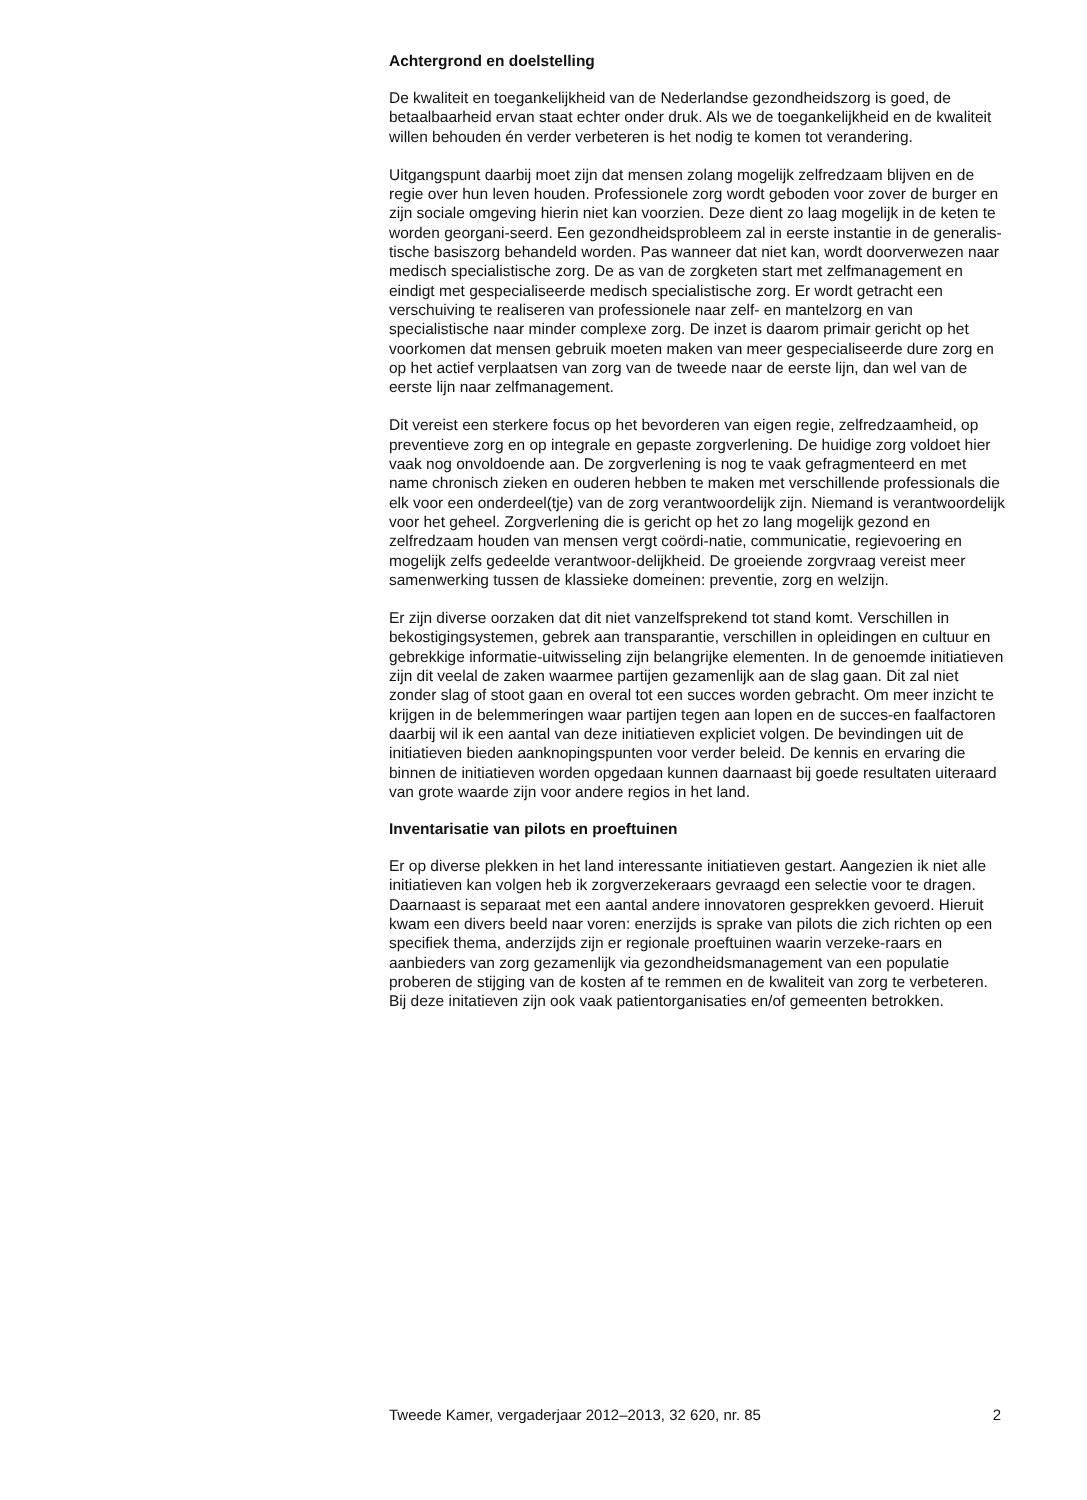Achtergrond en doelstelling
De kwaliteit en toegankelijkheid van de Nederlandse gezondheidszorg is goed, de betaalbaarheid ervan staat echter onder druk. Als we de toegankelijkheid en de kwaliteit willen behouden én verder verbeteren is het nodig te komen tot verandering.
Uitgangspunt daarbij moet zijn dat mensen zolang mogelijk zelfredzaam blijven en de regie over hun leven houden. Professionele zorg wordt geboden voor zover de burger en zijn sociale omgeving hierin niet kan voorzien. Deze dient zo laag mogelijk in de keten te worden georgani-seerd. Een gezondheidsprobleem zal in eerste instantie in de generalis-tische basiszorg behandeld worden. Pas wanneer dat niet kan, wordt doorverwezen naar medisch specialistische zorg. De as van de zorgketen start met zelfmanagement en eindigt met gespecialiseerde medisch specialistische zorg. Er wordt getracht een verschuiving te realiseren van professionele naar zelf- en mantelzorg en van specialistische naar minder complexe zorg. De inzet is daarom primair gericht op het voorkomen dat mensen gebruik moeten maken van meer gespecialiseerde dure zorg en op het actief verplaatsen van zorg van de tweede naar de eerste lijn, dan wel van de eerste lijn naar zelfmanagement.
Dit vereist een sterkere focus op het bevorderen van eigen regie, zelfredzaamheid, op preventieve zorg en op integrale en gepaste zorgverlening. De huidige zorg voldoet hier vaak nog onvoldoende aan. De zorgverlening is nog te vaak gefragmenteerd en met name chronisch zieken en ouderen hebben te maken met verschillende professionals die elk voor een onderdeel(tje) van de zorg verantwoordelijk zijn. Niemand is verantwoordelijk voor het geheel. Zorgverlening die is gericht op het zo lang mogelijk gezond en zelfredzaam houden van mensen vergt coördi-natie, communicatie, regievoering en mogelijk zelfs gedeelde verantwoor-delijkheid. De groeiende zorgvraag vereist meer samenwerking tussen de klassieke domeinen: preventie, zorg en welzijn.
Er zijn diverse oorzaken dat dit niet vanzelfsprekend tot stand komt. Verschillen in bekostigingsystemen, gebrek aan transparantie, verschillen in opleidingen en cultuur en gebrekkige informatie-uitwisseling zijn belangrijke elementen. In de genoemde initiatieven zijn dit veelal de zaken waarmee partijen gezamenlijk aan de slag gaan. Dit zal niet zonder slag of stoot gaan en overal tot een succes worden gebracht. Om meer inzicht te krijgen in de belemmeringen waar partijen tegen aan lopen en de succes-en faalfactoren daarbij wil ik een aantal van deze initiatieven expliciet volgen. De bevindingen uit de initiatieven bieden aanknopingspunten voor verder beleid. De kennis en ervaring die binnen de initiatieven worden opgedaan kunnen daarnaast bij goede resultaten uiteraard van grote waarde zijn voor andere regios in het land.
Inventarisatie van pilots en proeftuinen
Er op diverse plekken in het land interessante initiatieven gestart. Aangezien ik niet alle initiatieven kan volgen heb ik zorgverzekeraars gevraagd een selectie voor te dragen. Daarnaast is separaat met een aantal andere innovatoren gesprekken gevoerd. Hieruit kwam een divers beeld naar voren: enerzijds is sprake van pilots die zich richten op een specifiek thema, anderzijds zijn er regionale proeftuinen waarin verzeke-raars en aanbieders van zorg gezamenlijk via gezondheidsmanagement van een populatie proberen de stijging van de kosten af te remmen en de kwaliteit van zorg te verbeteren. Bij deze initatieven zijn ook vaak patientorganisaties en/of gemeenten betrokken.
Tweede Kamer, vergaderjaar 2012–2013, 32 620, nr. 85 2